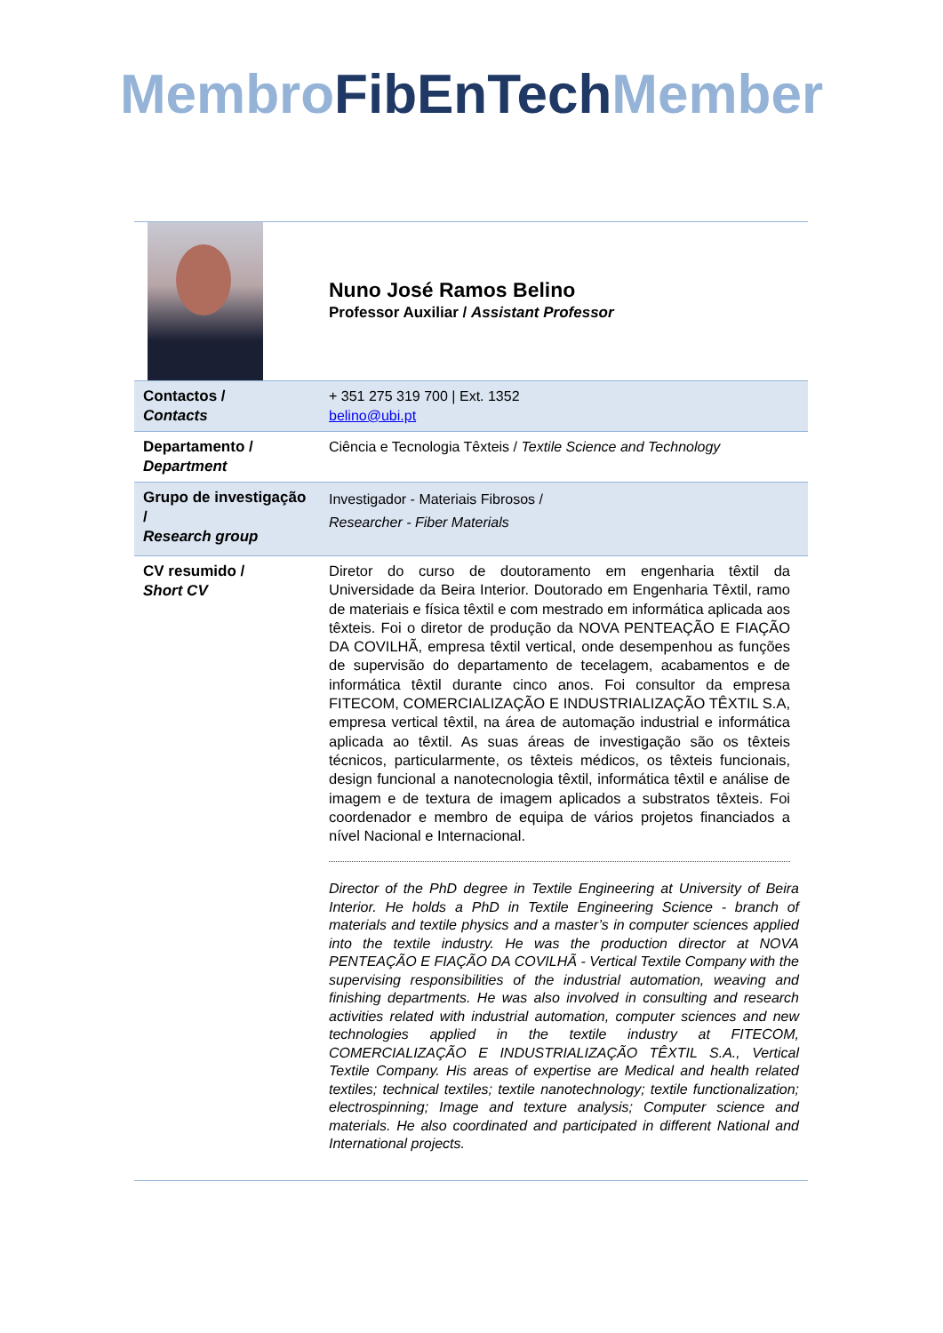Membro FibEnTech Member
| | Nuno José Ramos Belino Professor Auxiliar / Assistant Professor |
| Contactos / Contacts | + 351 275 319 700 / Ext. 1352 belino@ubi.pt |
| Departamento / Department | Ciência e Tecnologia Têxteis / Textile Science and Technology |
| Grupo de investigação / Research group | Investigador - Materiais Fibrosos / Researcher - Fiber Materials |
| CV resumido / Short CV | Diretor do curso de doutoramento em engenharia têxtil da Universidade da Beira Interior. Doutorado em Engenharia Têxtil, ramo de materiais e física têxtil e com mestrado em informática aplicada aos têxteis. Foi o diretor de produção da NOVA PENTEAÇÃO E FIAÇÃO DA COVILHÃ, empresa têxtil vertical, onde desempenhou as funções de supervisão do departamento de tecelagem, acabamentos e de informática têxtil durante cinco anos. Foi consultor da empresa FITECOM, COMERCIALIZAÇÃO E INDUSTRIALIZAÇÃO TÊXTIL S.A, empresa vertical têxtil, na área de automação industrial e informática aplicada ao têxtil. As suas áreas de investigação são os têxteis técnicos, particularmente, os têxteis médicos, os têxteis funcionais, design funcional a nanotecnologia têxtil, informática têxtil e análise de imagem e de textura de imagem aplicados a substratos têxteis. Foi coordenador e membro de equipa de vários projetos financiados a nível Nacional e Internacional. Director of the PhD degree in Textile Engineering at University of Beira Interior. He holds a PhD in Textile Engineering Science - branch of materials and textile physics and a master’s in computer sciences applied into the textile industry. He was the production director at NOVA PENTEAÇÃO E FIAÇÃO DA COVILHÃ - Vertical Textile Company with the supervising responsibilities of the industrial automation, weaving and finishing departments. He was also involved in consulting and research activities related with industrial automation, computer sciences and new technologies applied in the textile industry at FITECOM, COMERCIALIZAÇÃO E INDUSTRIALIZAÇÃO TÊXTIL S.A., Vertical Textile Company. His areas of expertise are Medical and health related textiles; technical textiles; textile nanotechnology; textile functionalization; electrospinning; Image and texture analysis; Computer science and materials. He also coordinated and participated in different National and International projects. |